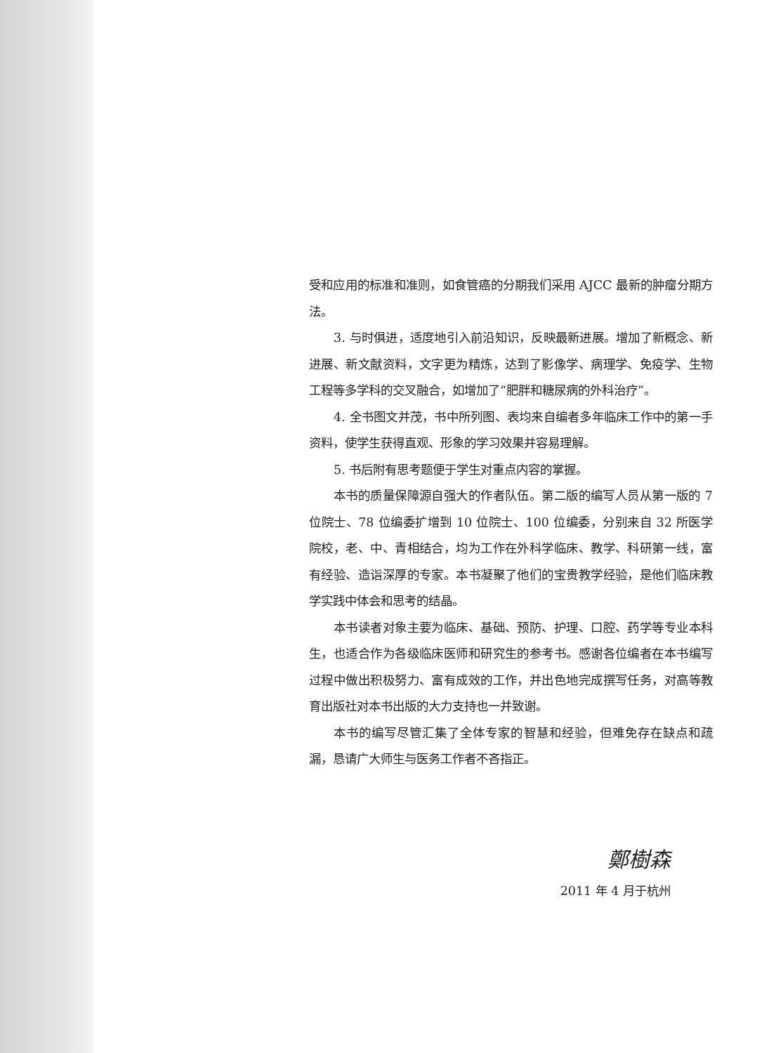受和应用的标准和准则，如食管癌的分期我们采用 AJCC 最新的肿瘤分期方法。
3. 与时俱进，适度地引入前沿知识，反映最新进展。增加了新概念、新进展、新文献资料，文字更为精炼，达到了影像学、病理学、免疫学、生物工程等多学科的交叉融合，如增加了“肥胖和糖尿病的外科治疗”。
4. 全书图文并茂，书中所列图、表均来自编者多年临床工作中的第一手资料，使学生获得直观、形象的学习效果并容易理解。
5. 书后附有思考题便于学生对重点内容的掌握。
本书的质量保障源自强大的作者队伍。第二版的编写人员从第一版的 7 位院士、78 位编委扩增到 10 位院士、100 位编委，分别来自 32 所医学院校，老、中、青相结合，均为工作在外科学临床、教学、科研第一线，富有经验、造诣深厚的专家。本书凝聚了他们的宝贵教学经验，是他们临床教学实践中体会和思考的结晶。
本书读者对象主要为临床、基础、预防、护理、口腔、药学等专业本科生，也适合作为各级临床医师和研究生的参考书。感谢各位编者在本书编写过程中做出积极努力、富有成效的工作，并出色地完成撰写任务，对高等教育出版社对本书出版的大力支持也一并致谢。
本书的编写尽管汇集了全体专家的智慧和经验，但难免存在缺点和疏漏，恳请广大师生与医务工作者不吝指正。
鄭樹森
2011 年 4 月于杭州